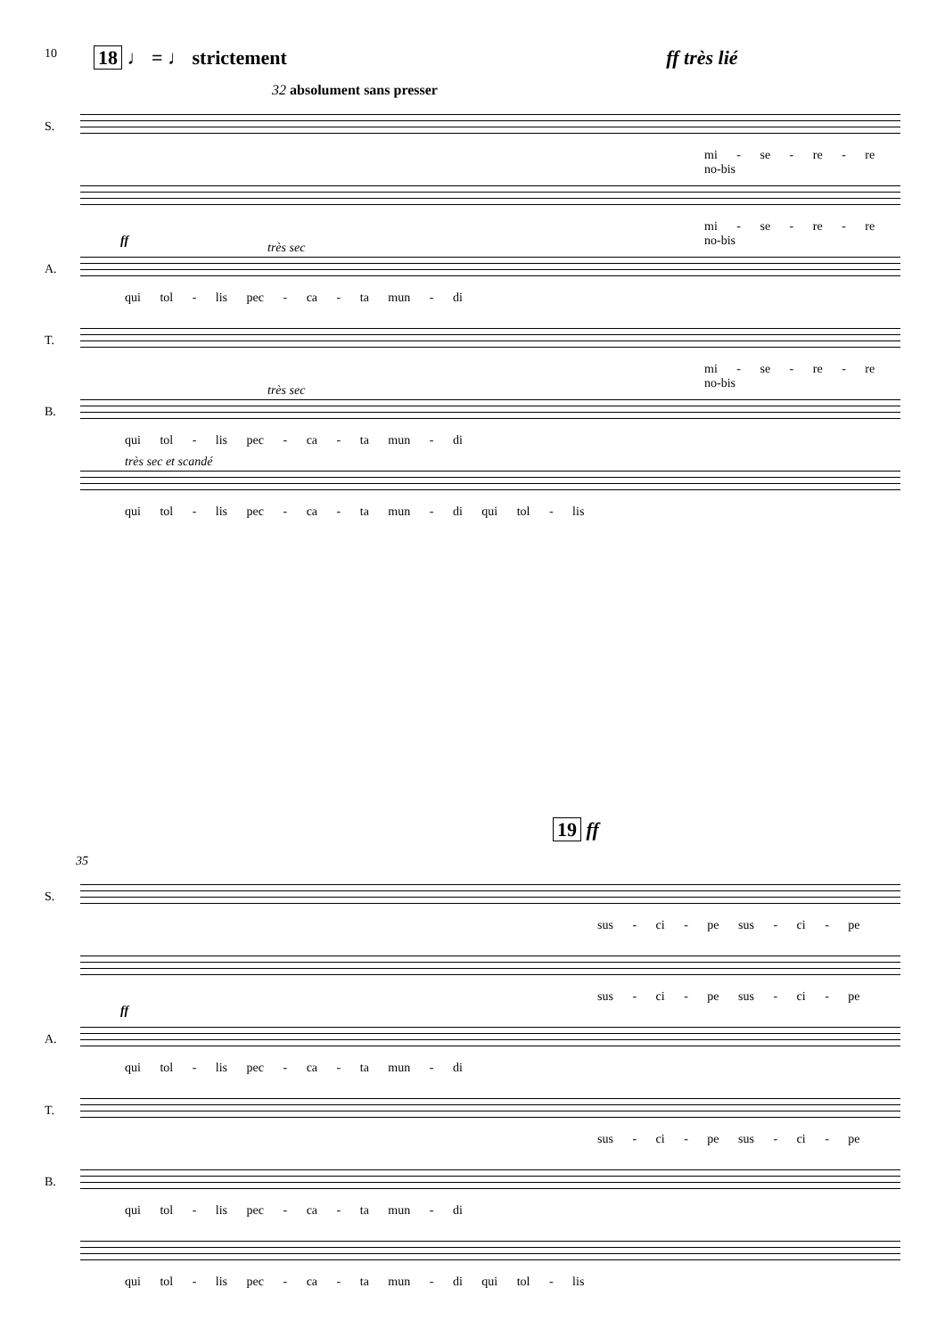10
18 ♩ = ♩ strictement ff très lié
32 absolument sans presser
S.
mi - se - re - re no-bis
mi - se - re - re no-bis
A.
ff très sec
qui tol - lis pec - ca - ta mun - di
T.
mi - se - re - re no-bis
B.
très sec
qui tol - lis pec - ca - ta mun - di
très sec et scandé
qui tol - lis pec - ca - ta mun - di qui tol - lis
19 ff
35
S.
sus - ci - pe sus - ci - pe
sus - ci - pe sus - ci - pe
A.
ff
qui tol - lis pec - ca - ta mun - di
T.
sus - ci - pe sus - ci - pe
B.
qui tol - lis pec - ca - ta mun - di
qui tol - lis pec - ca - ta mun - di qui tol - lis